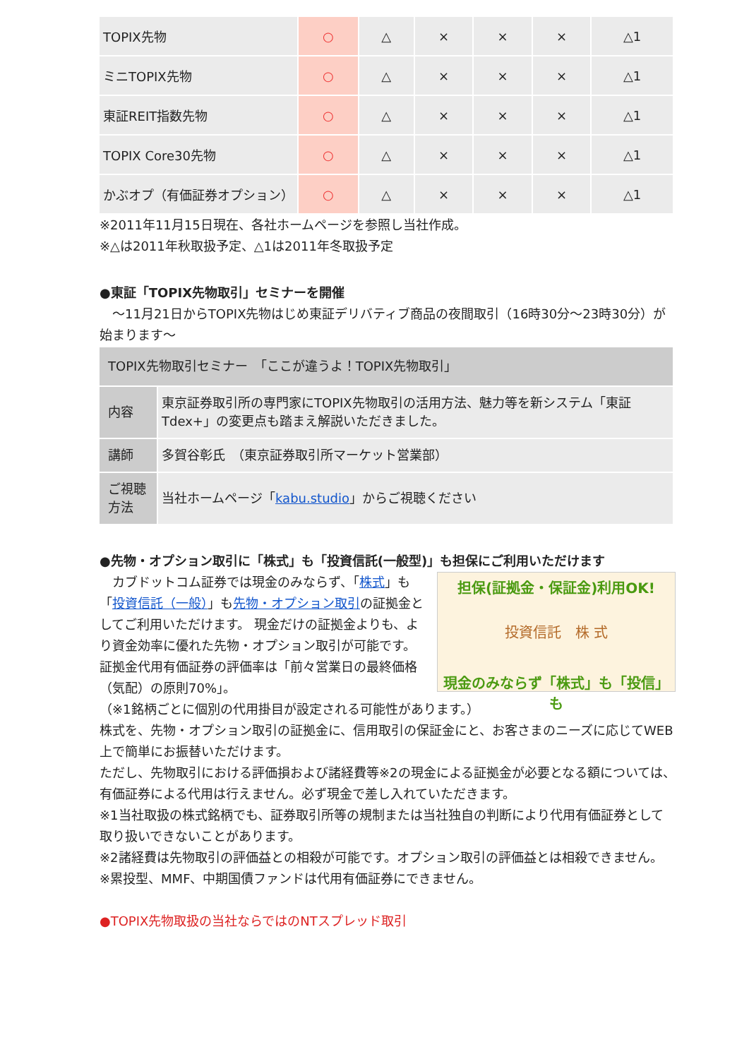| TOPIX先物 | ○ | △ | × | × | × | △1 |
| ミニTOPIX先物 | ○ | △ | × | × | × | △1 |
| 東証REIT指数先物 | ○ | △ | × | × | × | △1 |
| TOPIX Core30先物 | ○ | △ | × | × | × | △1 |
| かぶオプ（有価証券オプション） | ○ | △ | × | × | × | △1 |
※2011年11月15日現在、各社ホームページを参照し当社作成。
※△は2011年秋取扱予定、△1は2011年冬取扱予定
●東証「TOPIX先物取引」セミナーを開催
　～11月21日からTOPIX先物はじめ東証デリバティブ商品の夜間取引（16時30分～23時30分）が始まります～
| TOPIX先物取引セミナー 「ここが違うよ！TOPIX先物取引」 | |
| 内容 | 東京証券取引所の専門家にTOPIX先物取引の活用方法、魅力等を新システム「東証Tdex+」の変更点も踏まえ解説いただきました。 |
| 講師 | 多賀谷彰氏 （東京証券取引所マーケット営業部） |
| ご視聴方法 | 当社ホームページ「 kabu.studio 」からご視聴ください |
●先物・オプション取引に「株式」も「投資信託(一般型)」も担保にご利用いただけます
担保(証拠金・保証金)利用OK!
投資信託　株 式
現金のみならず「株式」も「投信」も
　カブドットコム証券では現金のみならず、「株式」も「投資信託（一般）」も先物・オプション取引の証拠金としてご利用いただけます。 現金だけの証拠金よりも、より資金効率に優れた先物・オプション取引が可能です。証拠金代用有価証券の評価率は「前々営業日の最終価格（気配）の原則70%」。
（※1銘柄ごとに個別の代用掛目が設定される可能性があります。）
株式を、先物・オプション取引の証拠金に、信用取引の保証金にと、お客さまのニーズに応じてWEB上で簡単にお振替いただけます。
ただし、先物取引における評価損および諸経費等※2の現金による証拠金が必要となる額については、有価証券による代用は行えません。必ず現金で差し入れていただきます。
※1当社取扱の株式銘柄でも、証券取引所等の規制または当社独自の判断により代用有価証券として取り扱いできないことがあります。
※2諸経費は先物取引の評価益との相殺が可能です。オプション取引の評価益とは相殺できません。
※累投型、MMF、中期国債ファンドは代用有価証券にできません。
●TOPIX先物取扱の当社ならではのNTスプレッド取引